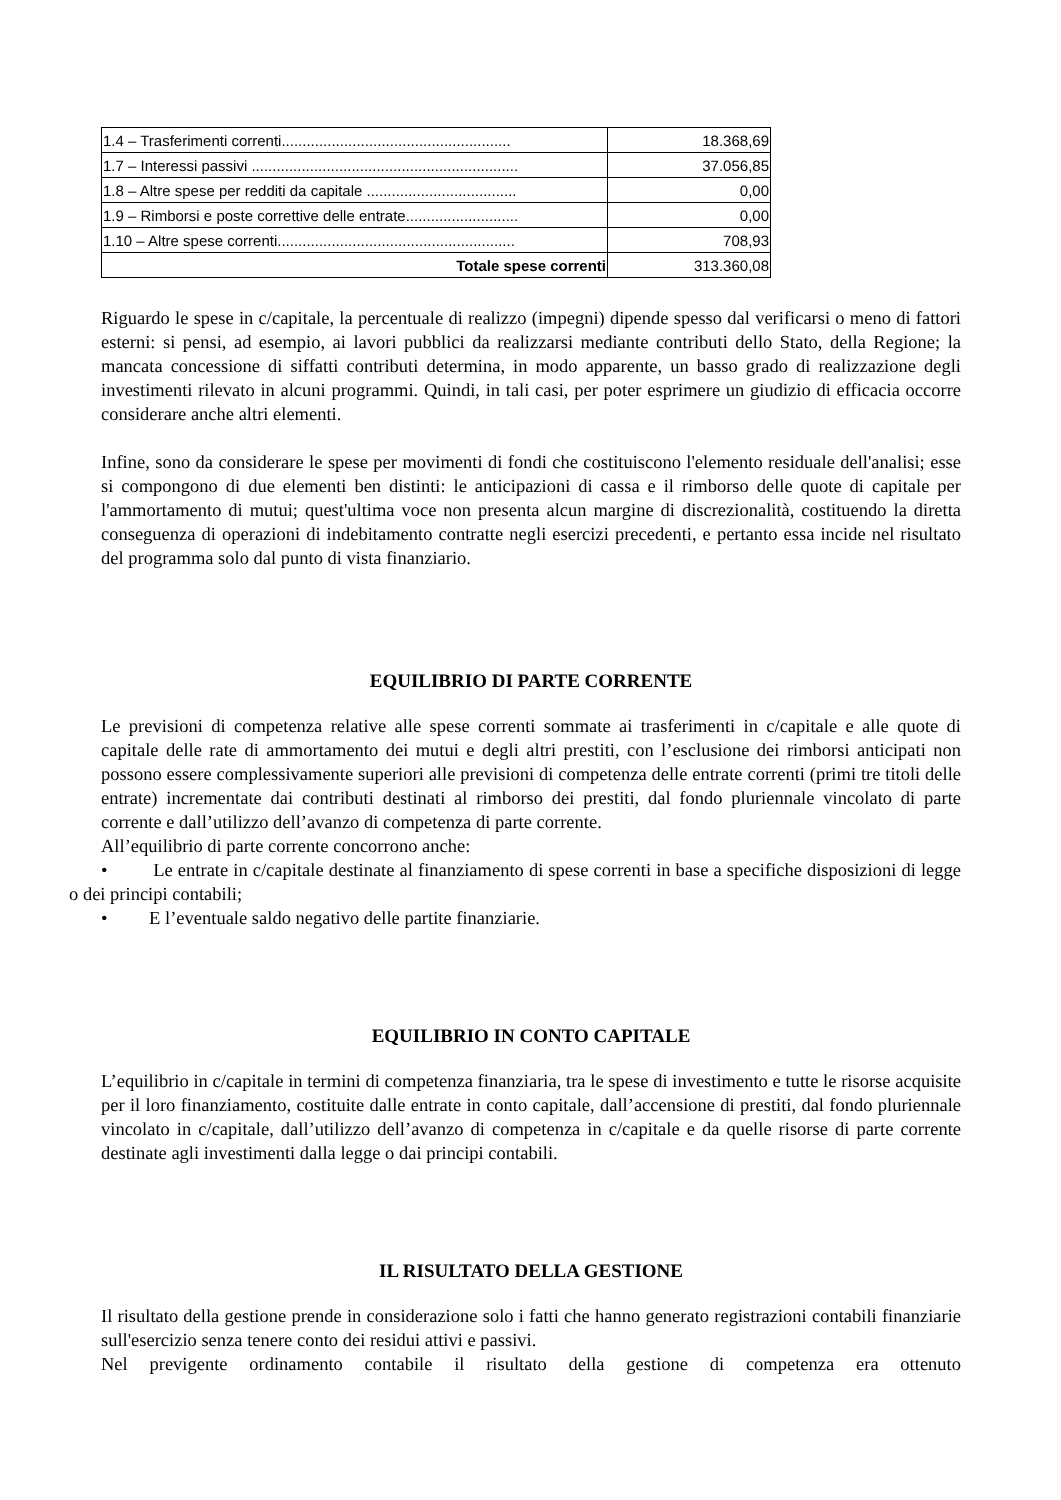| 1.4 – Trasferimenti correnti....................................................... | 18.368,69 |
| 1.7 – Interessi passivi ................................................................ | 37.056,85 |
| 1.8 – Altre spese per redditi da capitale .................................... | 0,00 |
| 1.9 – Rimborsi e poste correttive delle entrate........................... | 0,00 |
| 1.10 – Altre spese correnti......................................................... | 708,93 |
| Totale spese correnti | 313.360,08 |
Riguardo le spese in c/capitale, la percentuale di realizzo (impegni) dipende spesso dal verificarsi o meno di fattori esterni: si pensi, ad esempio, ai lavori pubblici da realizzarsi mediante contributi dello Stato, della Regione; la mancata concessione di siffatti contributi determina, in modo apparente, un basso grado di realizzazione degli investimenti rilevato in alcuni programmi. Quindi, in tali casi, per poter esprimere un giudizio di efficacia occorre considerare anche altri elementi.
Infine, sono da considerare le spese per movimenti di fondi che costituiscono l'elemento residuale dell'analisi; esse si compongono di due elementi ben distinti: le anticipazioni di cassa e il rimborso delle quote di capitale per l'ammortamento di mutui; quest'ultima voce non presenta alcun margine di discrezionalità, costituendo la diretta conseguenza di operazioni di indebitamento contratte negli esercizi precedenti, e pertanto essa incide nel risultato del programma solo dal punto di vista finanziario.
EQUILIBRIO DI PARTE CORRENTE
Le previsioni di competenza relative alle spese correnti sommate ai trasferimenti in c/capitale e alle quote di capitale delle rate di ammortamento dei mutui e degli altri prestiti, con l’esclusione dei rimborsi anticipati non possono essere complessivamente superiori alle previsioni di competenza delle entrate correnti (primi tre titoli delle entrate) incrementate dai contributi destinati al rimborso dei prestiti, dal fondo pluriennale vincolato di parte corrente e dall’utilizzo dell’avanzo di competenza di parte corrente.
All’equilibrio di parte corrente concorrono anche:
• Le entrate in c/capitale destinate al finanziamento di spese correnti in base a specifiche disposizioni di legge o dei principi contabili;
• E l’eventuale saldo negativo delle partite finanziarie.
EQUILIBRIO IN CONTO CAPITALE
L’equilibrio in c/capitale in termini di competenza finanziaria, tra le spese di investimento e tutte le risorse acquisite per il loro finanziamento, costituite dalle entrate in conto capitale, dall’accensione di prestiti, dal fondo pluriennale vincolato in c/capitale, dall’utilizzo dell’avanzo di competenza in c/capitale e da quelle risorse di parte corrente destinate agli investimenti dalla legge o dai principi contabili.
IL RISULTATO DELLA GESTIONE
Il risultato della gestione prende in considerazione solo i fatti che hanno generato registrazioni contabili finanziarie sull'esercizio senza tenere conto dei residui attivi e passivi.
Nel previgente ordinamento contabile il risultato della gestione di competenza era ottenuto